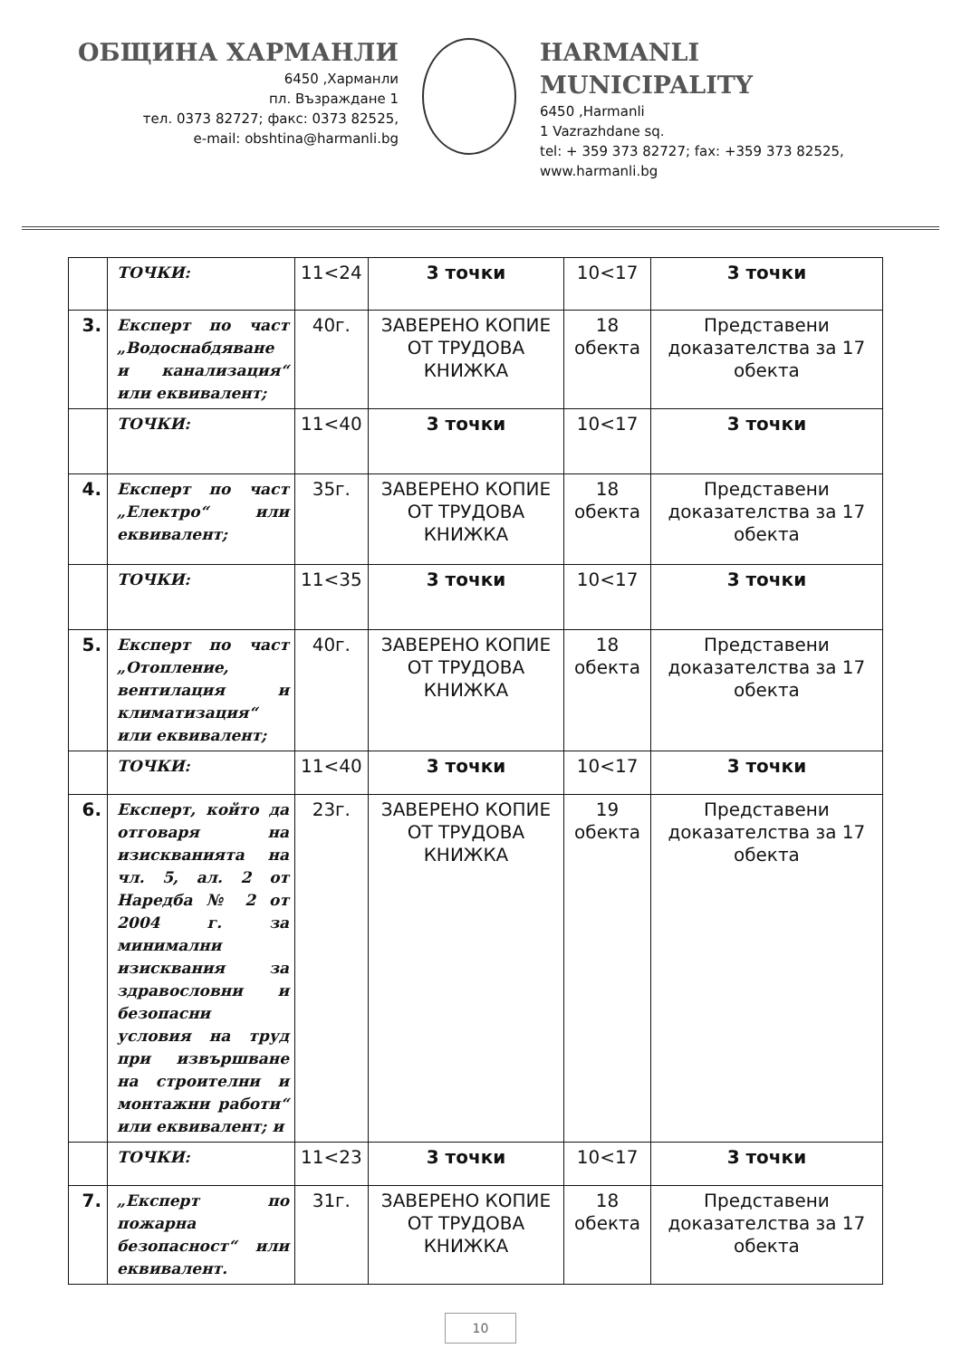ОБЩИНА ХАРМАНЛИ
6450 ,Харманли
пл. Възраждане 1
тел. 0373 82727; факс: 0373 82525,
e-mail: obshtina@harmanli.bg
HARMANLI MUNICIPALITY
6450 ,Harmanli
1 Vazrazhdane sq.
tel: + 359 373 82727; fax: +359 373 82525,
www.harmanli.bg
| | ТОЧКИ: | 11<24 | 3 точки | 10<17 | 3 точки |
| 3. | Експерт по част „Водоснабдяване и канализация“ или еквивалент; | 40г. | ЗАВЕРЕНО КОПИЕ ОТ ТРУДОВА КНИЖКА | 18 обекта | Представени доказателства за 17 обекта |
| | ТОЧКИ: | 11<40 | 3 точки | 10<17 | 3 точки |
| 4. | Експерт по част „Електро“ или еквивалент; | 35г. | ЗАВЕРЕНО КОПИЕ ОТ ТРУДОВА КНИЖКА | 18 обекта | Представени доказателства за 17 обекта |
| | ТОЧКИ: | 11<35 | 3 точки | 10<17 | 3 точки |
| 5. | Експерт по част „Отопление, вентилация и климатизация“ или еквивалент; | 40г. | ЗАВЕРЕНО КОПИЕ ОТ ТРУДОВА КНИЖКА | 18 обекта | Представени доказателства за 17 обекта |
| | ТОЧКИ: | 11<40 | 3 точки | 10<17 | 3 точки |
| 6. | Експерт, който да отговаря на изискванията на чл. 5, ал. 2 от Наредба № 2 от 2004 г. за минимални изисквания за здравословни и безопасни условия на труд при извършване на строителни и монтажни работи“ или еквивалент; и | 23г. | ЗАВЕРЕНО КОПИЕ ОТ ТРУДОВА КНИЖКА | 19 обекта | Представени доказателства за 17 обекта |
| | ТОЧКИ: | 11<23 | 3 точки | 10<17 | 3 точки |
| 7. | „Експерт по пожарна безопасност“ или еквивалент. | 31г. | ЗАВЕРЕНО КОПИЕ ОТ ТРУДОВА КНИЖКА | 18 обекта | Представени доказателства за 17 обекта |
10